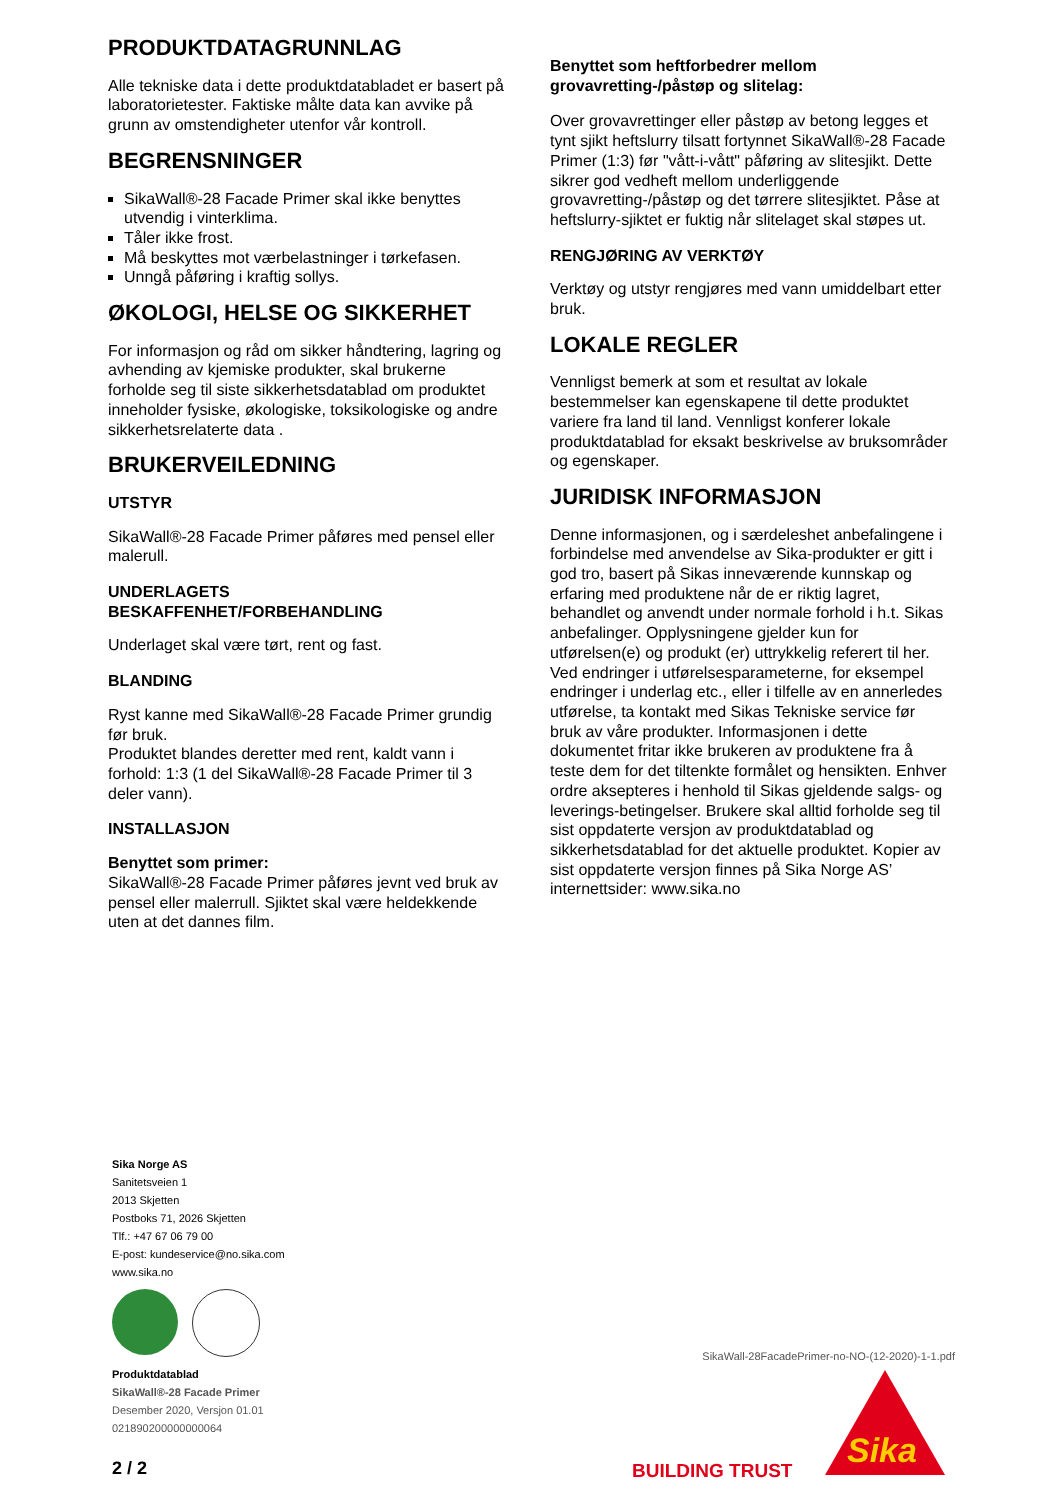PRODUKTDATAGRUNNLAG
Alle tekniske data i dette produktdatabladet er basert på laboratorietester. Faktiske målte data kan avvike på grunn av omstendigheter utenfor vår kontroll.
BEGRENSNINGER
SikaWall®-28 Facade Primer skal ikke benyttes utvendig i vinterklima.
Tåler ikke frost.
Må beskyttes mot værbelastninger i tørkefasen.
Unngå påføring i kraftig sollys.
ØKOLOGI, HELSE OG SIKKERHET
For informasjon og råd om sikker håndtering, lagring og avhending av kjemiske produkter, skal brukerne forholde seg til siste sikkerhetsdatablad om produktet inneholder fysiske, økologiske, toksikologiske og andre sikkerhetsrelaterte data .
BRUKERVEILEDNING
UTSTYR
SikaWall®-28 Facade Primer påføres med pensel eller malerull.
UNDERLAGETS BESKAFFENHET/FORBEHANDLING
Underlaget skal være tørt, rent og fast.
BLANDING
Ryst kanne med SikaWall®-28 Facade Primer grundig før bruk.
Produktet blandes deretter med rent, kaldt vann i forhold: 1:3 (1 del SikaWall®-28 Facade Primer til 3 deler vann).
INSTALLASJON
Benyttet som primer:
SikaWall®-28 Facade Primer påføres jevnt ved bruk av pensel eller malerrull. Sjiktet skal være heldekkende uten at det dannes film.
Benyttet som heftforbedrer mellom grovavretting-/påstøp og slitelag:
Over grovavrettinger eller påstøp av betong legges et tynt sjikt heftslurry tilsatt fortynnet SikaWall®-28 Facade Primer (1:3) før "vått-i-vått" påføring av slitesjikt. Dette sikrer god vedheft mellom underliggende grovavretting-/påstøp og det tørrere slitesjiktet. Påse at heftslurry-sjiktet er fuktig når slitelaget skal støpes ut.
RENGJØRING AV VERKTØY
Verktøy og utstyr rengjøres med vann umiddelbart etter bruk.
LOKALE REGLER
Vennligst bemerk at som et resultat av lokale bestemmelser kan egenskapene til dette produktet variere fra land til land. Vennligst konferer lokale produktdatablad for eksakt beskrivelse av bruksområder og egenskaper.
JURIDISK INFORMASJON
Denne informasjonen, og i særdeleshet anbefalingene i forbindelse med anvendelse av Sika-produkter er gitt i god tro, basert på Sikas inneværende kunnskap og erfaring med produktene når de er riktig lagret, behandlet og anvendt under normale forhold i h.t. Sikas anbefalinger. Opplysningene gjelder kun for utførelsen(e) og produkt (er) uttrykkelig referert til her. Ved endringer i utførelsesparameterne, for eksempel endringer i underlag etc., eller i tilfelle av en annerledes utførelse, ta kontakt med Sikas Tekniske service før bruk av våre produkter. Informasjonen i dette dokumentet fritar ikke brukeren av produktene fra å teste dem for det tiltenkte formålet og hensikten. Enhver ordre aksepteres i henhold til Sikas gjeldende salgs- og leverings-betingelser. Brukere skal alltid forholde seg til sist oppdaterte versjon av produktdatablad og sikkerhetsdatablad for det aktuelle produktet. Kopier av sist oppdaterte versjon finnes på Sika Norge AS’ internettsider: www.sika.no
Sika Norge AS
Sanitetsveien 1
2013 Skjetten
Postboks 71, 2026 Skjetten
Tlf.: +47 67 06 79 00
E-post: kundeservice@no.sika.com
www.sika.no
Produktdatablad
SikaWall®-28 Facade Primer
Desember 2020, Versjon 01.01
021890200000000064
SikaWall-28FacadePrimer-no-NO-(12-2020)-1-1.pdf
2 / 2 BUILDING TRUST
Sika